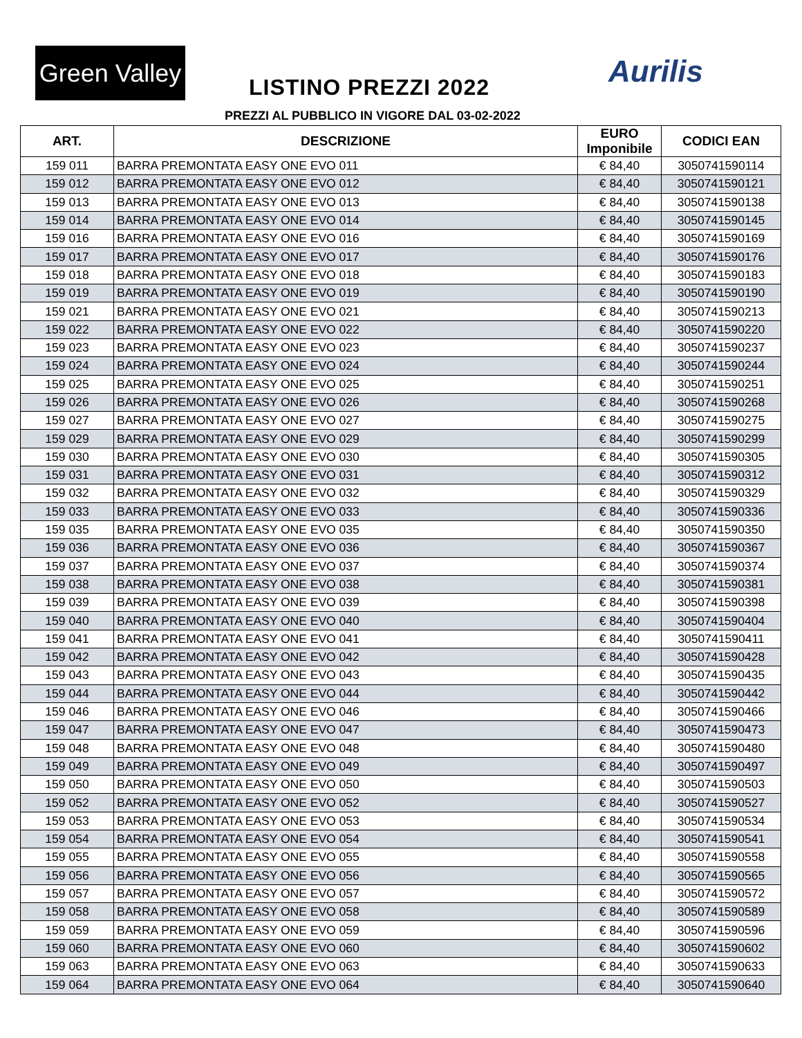Green Valley
LISTINO PREZZI 2022 Aurilis
PREZZI AL PUBBLICO IN VIGORE DAL 03-02-2022
| ART. | DESCRIZIONE | EURO Imponibile | CODICI EAN |
| --- | --- | --- | --- |
| 159 011 | BARRA PREMONTATA EASY ONE EVO 011 | € 84,40 | 3050741590114 |
| 159 012 | BARRA PREMONTATA EASY ONE EVO 012 | € 84,40 | 3050741590121 |
| 159 013 | BARRA PREMONTATA EASY ONE EVO 013 | € 84,40 | 3050741590138 |
| 159 014 | BARRA PREMONTATA EASY ONE EVO 014 | € 84,40 | 3050741590145 |
| 159 016 | BARRA PREMONTATA EASY ONE EVO 016 | € 84,40 | 3050741590169 |
| 159 017 | BARRA PREMONTATA EASY ONE EVO 017 | € 84,40 | 3050741590176 |
| 159 018 | BARRA PREMONTATA EASY ONE EVO 018 | € 84,40 | 3050741590183 |
| 159 019 | BARRA PREMONTATA EASY ONE EVO 019 | € 84,40 | 3050741590190 |
| 159 021 | BARRA PREMONTATA EASY ONE EVO 021 | € 84,40 | 3050741590213 |
| 159 022 | BARRA PREMONTATA EASY ONE EVO 022 | € 84,40 | 3050741590220 |
| 159 023 | BARRA PREMONTATA EASY ONE EVO 023 | € 84,40 | 3050741590237 |
| 159 024 | BARRA PREMONTATA EASY ONE EVO 024 | € 84,40 | 3050741590244 |
| 159 025 | BARRA PREMONTATA EASY ONE EVO 025 | € 84,40 | 3050741590251 |
| 159 026 | BARRA PREMONTATA EASY ONE EVO 026 | € 84,40 | 3050741590268 |
| 159 027 | BARRA PREMONTATA EASY ONE EVO 027 | € 84,40 | 3050741590275 |
| 159 029 | BARRA PREMONTATA EASY ONE EVO 029 | € 84,40 | 3050741590299 |
| 159 030 | BARRA PREMONTATA EASY ONE EVO 030 | € 84,40 | 3050741590305 |
| 159 031 | BARRA PREMONTATA EASY ONE EVO 031 | € 84,40 | 3050741590312 |
| 159 032 | BARRA PREMONTATA EASY ONE EVO 032 | € 84,40 | 3050741590329 |
| 159 033 | BARRA PREMONTATA EASY ONE EVO 033 | € 84,40 | 3050741590336 |
| 159 035 | BARRA PREMONTATA EASY ONE EVO 035 | € 84,40 | 3050741590350 |
| 159 036 | BARRA PREMONTATA EASY ONE EVO 036 | € 84,40 | 3050741590367 |
| 159 037 | BARRA PREMONTATA EASY ONE EVO 037 | € 84,40 | 3050741590374 |
| 159 038 | BARRA PREMONTATA EASY ONE EVO 038 | € 84,40 | 3050741590381 |
| 159 039 | BARRA PREMONTATA EASY ONE EVO 039 | € 84,40 | 3050741590398 |
| 159 040 | BARRA PREMONTATA EASY ONE EVO 040 | € 84,40 | 3050741590404 |
| 159 041 | BARRA PREMONTATA EASY ONE EVO 041 | € 84,40 | 3050741590411 |
| 159 042 | BARRA PREMONTATA EASY ONE EVO 042 | € 84,40 | 3050741590428 |
| 159 043 | BARRA PREMONTATA EASY ONE EVO 043 | € 84,40 | 3050741590435 |
| 159 044 | BARRA PREMONTATA EASY ONE EVO 044 | € 84,40 | 3050741590442 |
| 159 046 | BARRA PREMONTATA EASY ONE EVO 046 | € 84,40 | 3050741590466 |
| 159 047 | BARRA PREMONTATA EASY ONE EVO 047 | € 84,40 | 3050741590473 |
| 159 048 | BARRA PREMONTATA EASY ONE EVO 048 | € 84,40 | 3050741590480 |
| 159 049 | BARRA PREMONTATA EASY ONE EVO 049 | € 84,40 | 3050741590497 |
| 159 050 | BARRA PREMONTATA EASY ONE EVO 050 | € 84,40 | 3050741590503 |
| 159 052 | BARRA PREMONTATA EASY ONE EVO 052 | € 84,40 | 3050741590527 |
| 159 053 | BARRA PREMONTATA EASY ONE EVO 053 | € 84,40 | 3050741590534 |
| 159 054 | BARRA PREMONTATA EASY ONE EVO 054 | € 84,40 | 3050741590541 |
| 159 055 | BARRA PREMONTATA EASY ONE EVO 055 | € 84,40 | 3050741590558 |
| 159 056 | BARRA PREMONTATA EASY ONE EVO 056 | € 84,40 | 3050741590565 |
| 159 057 | BARRA PREMONTATA EASY ONE EVO 057 | € 84,40 | 3050741590572 |
| 159 058 | BARRA PREMONTATA EASY ONE EVO 058 | € 84,40 | 3050741590589 |
| 159 059 | BARRA PREMONTATA EASY ONE EVO 059 | € 84,40 | 3050741590596 |
| 159 060 | BARRA PREMONTATA EASY ONE EVO 060 | € 84,40 | 3050741590602 |
| 159 063 | BARRA PREMONTATA EASY ONE EVO 063 | € 84,40 | 3050741590633 |
| 159 064 | BARRA PREMONTATA EASY ONE EVO 064 | € 84,40 | 3050741590640 |